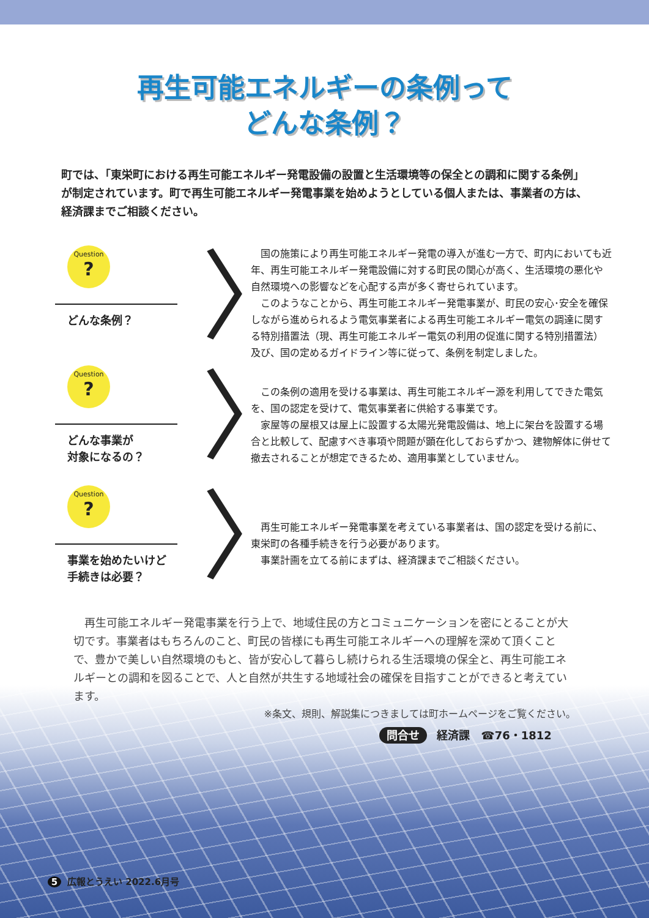再生可能エネルギーの条例って
どんな条例？
町では、「東栄町における再生可能エネルギー発電設備の設置と生活環境等の保全との調和に関する条例」が制定されています。町で再生可能エネルギー発電事業を始めようとしている個人または、事業者の方は、経済課までご相談ください。
Question?
どんな条例？
〉
　国の施策により再生可能エネルギー発電の導入が進む一方で、町内においても近年、再生可能エネルギー発電設備に対する町民の関心が高く、生活環境の悪化や自然環境への影響などを心配する声が多く寄せられています。
　このようなことから、再生可能エネルギー発電事業が、町民の安心･安全を確保しながら進められるよう電気事業者による再生可能エネルギー電気の調達に関する特別措置法（現、再生可能エネルギー電気の利用の促進に関する特別措置法）及び、国の定めるガイドライン等に従って、条例を制定しました。
Question?
どんな事業が
対象になるの？
〉
　この条例の適用を受ける事業は、再生可能エネルギー源を利用してできた電気を、国の認定を受けて、電気事業者に供給する事業です。
　家屋等の屋根又は屋上に設置する太陽光発電設備は、地上に架台を設置する場合と比較して、配慮すべき事項や問題が顕在化しておらずかつ、建物解体に併せて撤去されることが想定できるため、適用事業としていません。
Question?
事業を始めたいけど
手続きは必要？
〉
　再生可能エネルギー発電事業を考えている事業者は、国の認定を受ける前に、東栄町の各種手続きを行う必要があります。
　事業計画を立てる前にまずは、経済課までご相談ください。
　再生可能エネルギー発電事業を行う上で、地域住民の方とコミュニケーションを密にとることが大切です。事業者はもちろんのこと、町民の皆様にも再生可能エネルギーへの理解を深めて頂くことで、豊かで美しい自然環境のもと、皆が安心して暮らし続けられる生活環境の保全と、再生可能エネルギーとの調和を図ることで、人と自然が共生する地域社会の確保を目指すことができると考えています。
※条文、規則、解説集につきましては町ホームページをご覧ください。
問合せ 経済課　☎76・1812
5 広報とうえい 2022.6月号